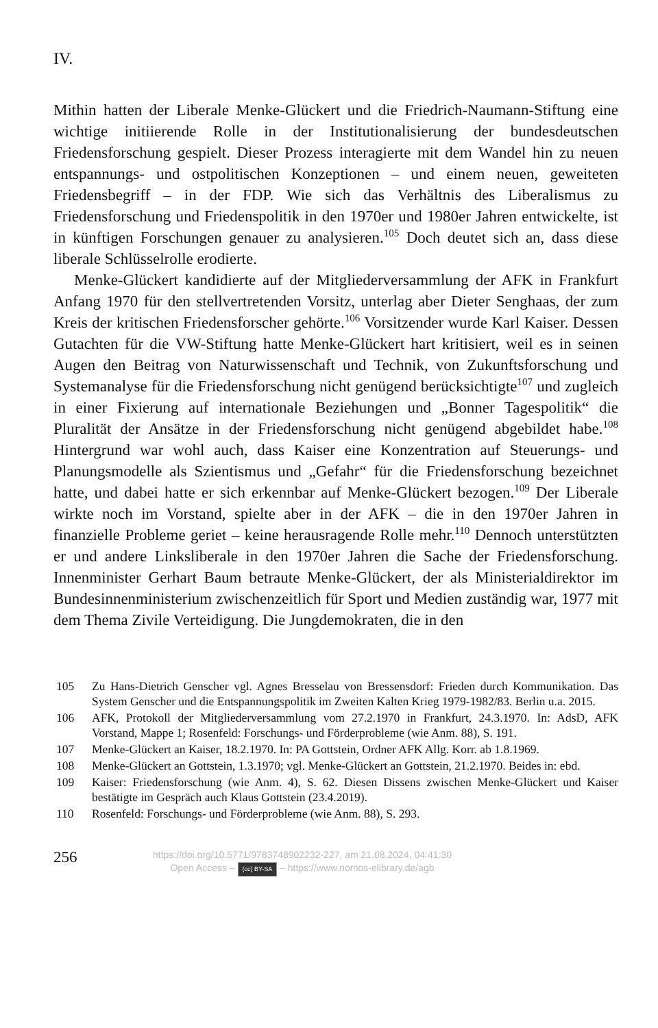IV.
Mithin hatten der Liberale Menke-Glückert und die Friedrich-Naumann-Stiftung eine wichtige initiierende Rolle in der Institutionalisierung der bundesdeutschen Friedensforschung gespielt. Dieser Prozess interagierte mit dem Wandel hin zu neuen entspannungs- und ostpolitischen Konzeptionen – und einem neuen, geweiteten Friedensbegriff – in der FDP. Wie sich das Verhältnis des Liberalismus zu Friedensforschung und Friedenspolitik in den 1970er und 1980er Jahren entwickelte, ist in künftigen Forschungen genauer zu analysieren.<sup>105</sup> Doch deutet sich an, dass diese liberale Schlüsselrolle erodierte.
Menke-Glückert kandidierte auf der Mitgliederversammlung der AFK in Frankfurt Anfang 1970 für den stellvertretenden Vorsitz, unterlag aber Dieter Senghaas, der zum Kreis der kritischen Friedensforscher gehörte.<sup>106</sup> Vorsitzender wurde Karl Kaiser. Dessen Gutachten für die VW-Stiftung hatte Menke-Glückert hart kritisiert, weil es in seinen Augen den Beitrag von Naturwissenschaft und Technik, von Zukunftsforschung und Systemanalyse für die Friedensforschung nicht genügend berücksichtigte<sup>107</sup> und zugleich in einer Fixierung auf internationale Beziehungen und „Bonner Tagespolitik“ die Pluralität der Ansätze in der Friedensforschung nicht genügend abgebildet habe.<sup>108</sup> Hintergrund war wohl auch, dass Kaiser eine Konzentration auf Steuerungs- und Planungsmodelle als Szientismus und „Gefahr“ für die Friedensforschung bezeichnet hatte, und dabei hatte er sich erkennbar auf Menke-Glückert bezogen.<sup>109</sup> Der Liberale wirkte noch im Vorstand, spielte aber in der AFK – die in den 1970er Jahren in finanzielle Probleme geriet – keine herausragende Rolle mehr.<sup>110</sup> Dennoch unterstützten er und andere Linksliberale in den 1970er Jahren die Sache der Friedensforschung. Innenminister Gerhart Baum betraute Menke-Glückert, der als Ministerialdirektor im Bundesinnenministerium zwischenzeitlich für Sport und Medien zuständig war, 1977 mit dem Thema Zivile Verteidigung. Die Jungdemokraten, die in den
105 Zu Hans-Dietrich Genscher vgl. Agnes Bresselau von Bressensdorf: Frieden durch Kommunikation. Das System Genscher und die Entspannungspolitik im Zweiten Kalten Krieg 1979-1982/83. Berlin u.a. 2015.
106 AFK, Protokoll der Mitgliederversammlung vom 27.2.1970 in Frankfurt, 24.3.1970. In: AdsD, AFK Vorstand, Mappe 1; Rosenfeld: Forschungs- und Förderprobleme (wie Anm. 88), S. 191.
107 Menke-Glückert an Kaiser, 18.2.1970. In: PA Gottstein, Ordner AFK Allg. Korr. ab 1.8.1969.
108 Menke-Glückert an Gottstein, 1.3.1970; vgl. Menke-Glückert an Gottstein, 21.2.1970. Beides in: ebd.
109 Kaiser: Friedensforschung (wie Anm. 4), S. 62. Diesen Dissens zwischen Menke-Glückert und Kaiser bestätigte im Gespräch auch Klaus Gottstein (23.4.2019).
110 Rosenfeld: Forschungs- und Förderprobleme (wie Anm. 88), S. 293.
256
https://doi.org/10.5771/9783748902232-227, am 21.08.2024, 04:41:30
Open Access – (cc) BY-SA – https://www.nomos-elibrary.de/agb